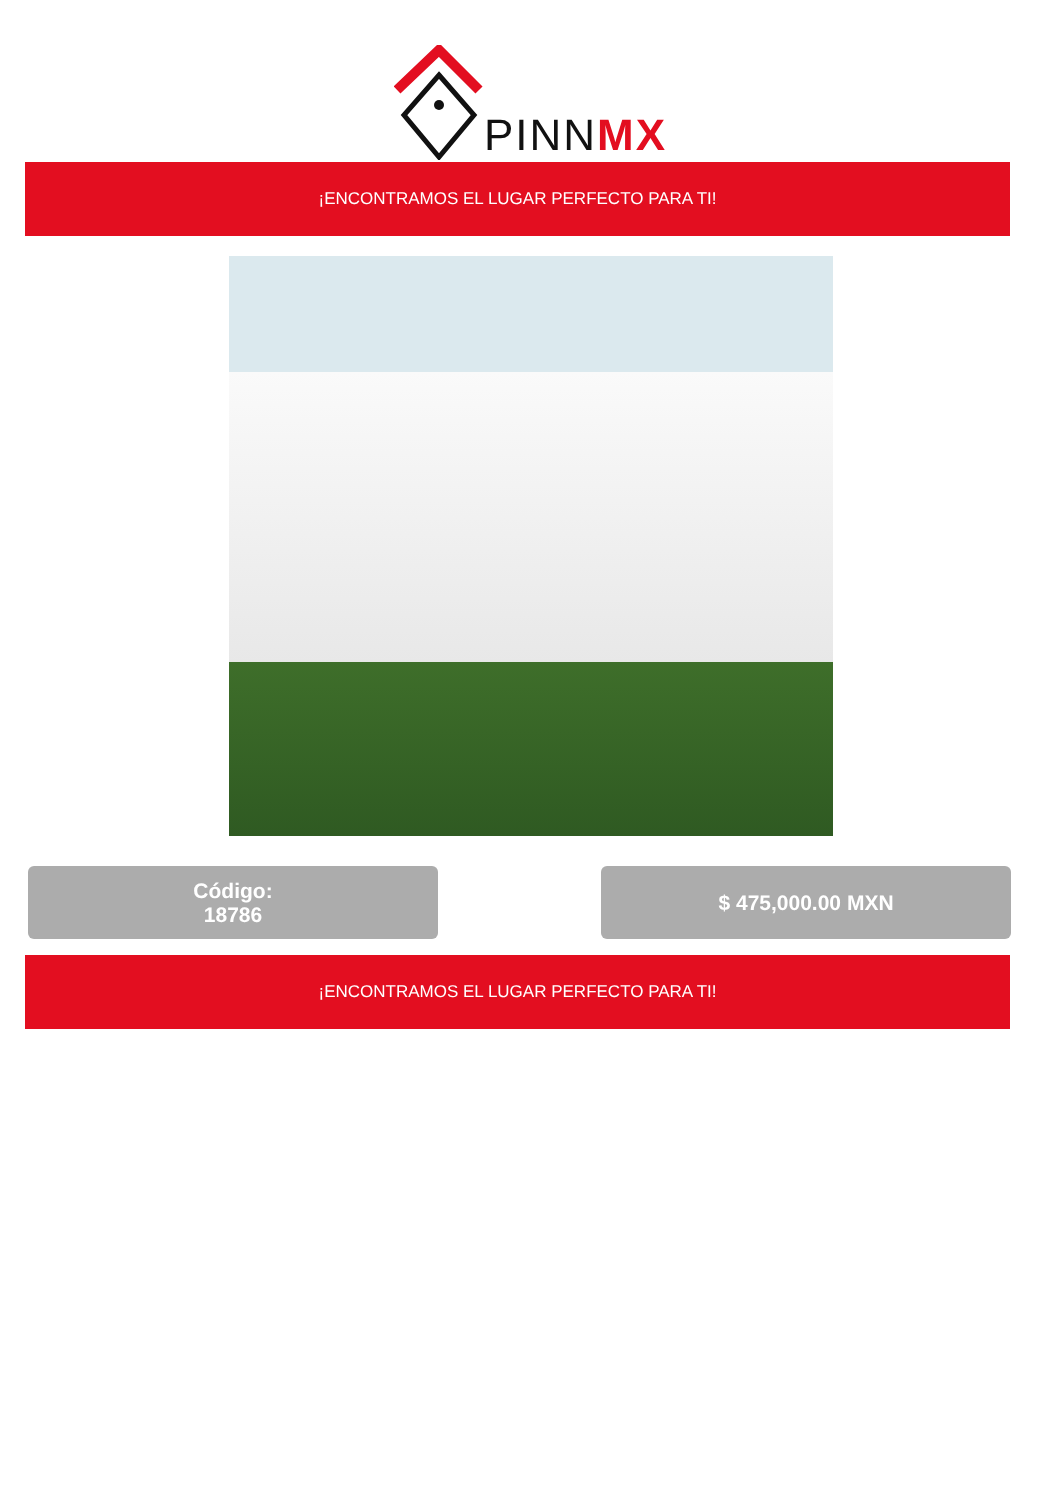PINNMX
¡ENCONTRAMOS EL LUGAR PERFECTO PARA TI!
Código:
18786
$ 475,000.00 MXN
¡ENCONTRAMOS EL LUGAR PERFECTO PARA TI!